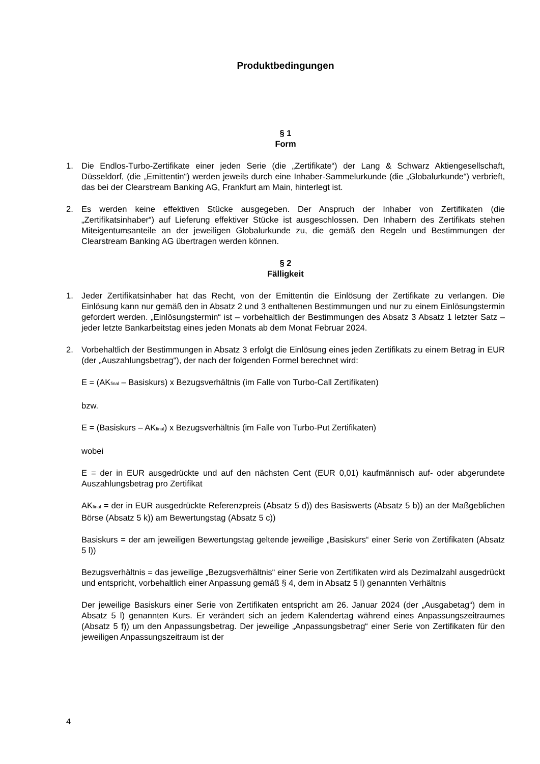Produktbedingungen
§ 1
Form
1. Die Endlos-Turbo-Zertifikate einer jeden Serie (die „Zertifikate“) der Lang & Schwarz Aktiengesellschaft, Düsseldorf, (die „Emittentin“) werden jeweils durch eine Inhaber-Sammelurkunde (die „Globalurkunde“) verbrieft, das bei der Clearstream Banking AG, Frankfurt am Main, hinterlegt ist.
2. Es werden keine effektiven Stücke ausgegeben. Der Anspruch der Inhaber von Zertifikaten (die „Zertifikatsinhaber“) auf Lieferung effektiver Stücke ist ausgeschlossen. Den Inhabern des Zertifikats stehen Miteigentumsanteile an der jeweiligen Globalurkunde zu, die gemäß den Regeln und Bestimmungen der Clearstream Banking AG übertragen werden können.
§ 2
Fälligkeit
1. Jeder Zertifikatsinhaber hat das Recht, von der Emittentin die Einlösung der Zertifikate zu verlangen. Die Einlösung kann nur gemäß den in Absatz 2 und 3 enthaltenen Bestimmungen und nur zu einem Einlösungstermin gefordert werden. „Einlösungstermin“ ist – vorbehaltlich der Bestimmungen des Absatz 3 Absatz 1 letzter Satz – jeder letzte Bankarbeitstag eines jeden Monats ab dem Monat Februar 2024.
2. Vorbehaltlich der Bestimmungen in Absatz 3 erfolgt die Einlösung eines jeden Zertifikats zu einem Betrag in EUR (der „Auszahlungsbetrag“), der nach der folgenden Formel berechnet wird:
E = (AK<sub>final</sub> – Basiskurs) x Bezugsverhältnis (im Falle von Turbo-Call Zertifikaten)
bzw.
E = (Basiskurs – AK<sub>final</sub>) x Bezugsverhältnis (im Falle von Turbo-Put Zertifikaten)
wobei
E = der in EUR ausgedrückte und auf den nächsten Cent (EUR 0,01) kaufmännisch auf- oder abgerundete Auszahlungsbetrag pro Zertifikat
AK<sub>final</sub> = der in EUR ausgedrückte Referenzpreis (Absatz 5 d)) des Basiswerts (Absatz 5 b)) an der Maßgeblichen Börse (Absatz 5 k)) am Bewertungstag (Absatz 5 c))
Basiskurs = der am jeweiligen Bewertungstag geltende jeweilige „Basiskurs“ einer Serie von Zertifikaten (Absatz 5 l))
Bezugsverhältnis = das jeweilige „Bezugsverhältnis“ einer Serie von Zertifikaten wird als Dezimalzahl ausgedrückt und entspricht, vorbehaltlich einer Anpassung gemäß § 4, dem in Absatz 5 l) genannten Verhältnis
Der jeweilige Basiskurs einer Serie von Zertifikaten entspricht am 26. Januar 2024 (der „Ausgabetag“) dem in Absatz 5 l) genannten Kurs. Er verändert sich an jedem Kalendertag während eines Anpassungszeitraumes (Absatz 5 f)) um den Anpassungsbetrag. Der jeweilige „Anpassungsbetrag“ einer Serie von Zertifikaten für den jeweiligen Anpassungszeitraum ist der
4